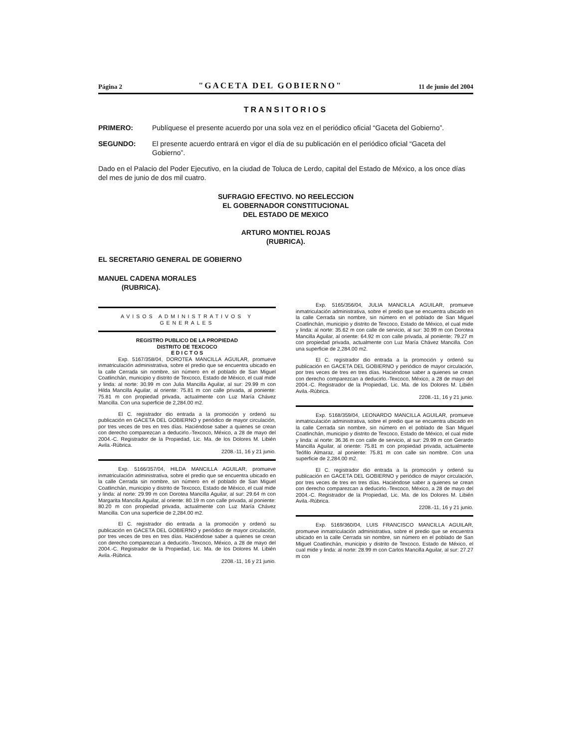Página 2 "GACETA DEL GOBIERNO" 11 de junio del 2004
TRANSITORIOS
PRIMERO: Publíquese el presente acuerdo por una sola vez en el periódico oficial “Gaceta del Gobierno”.
SEGUNDO: El presente acuerdo entrará en vigor el día de su publicación en el periódico oficial “Gaceta del Gobierno”.
Dado en el Palacio del Poder Ejecutivo, en la ciudad de Toluca de Lerdo, capital del Estado de México, a los once días del mes de junio de dos mil cuatro.
SUFRAGIO EFECTIVO. NO REELECCION
EL GOBERNADOR CONSTITUCIONAL
DEL ESTADO DE MEXICO
ARTURO MONTIEL ROJAS
(RUBRICA).
EL SECRETARIO GENERAL DE GOBIERNO
MANUEL CADENA MORALES
(RUBRICA).
AVISOS ADMINISTRATIVOS Y GENERALES
REGISTRO PUBLICO DE LA PROPIEDAD
DISTRITO DE TEXCOCO
E D I C T O S
Exp. 5167/358/04, DOROTEA MANCILLA AGUILAR, promueve inmatriculación administrativa, sobre el predio que se encuentra ubicado en la calle Cerrada sin nombre, sin número en el poblado de San Miguel Coatlinchán, municipio y distrito de Texcoco, Estado de México, el cual mide y linda: al norte: 30.99 m con Julia Mancilla Aguilar, al sur: 29.99 m con Hilda Mancilla Aguilar, al oriente: 75.81 m con calle privada, al poniente: 75.81 m con propiedad privada, actualmente con Luz María Chávez Mancilla. Con una superficie de 2,284.00 m2.
El C. registrador dio entrada a la promoción y ordenó su publicación en GACETA DEL GOBIERNO y periódico de mayor circulación, por tres veces de tres en tres días. Haciéndose saber a quienes se crean con derecho comparezcan a deducirlo.-Texcoco, México, a 28 de mayo del 2004.-C. Registrador de la Propiedad, Lic. Ma. de los Dolores M. Libién Avila.-Rúbrica.
2208.-11, 16 y 21 junio.
Exp. 5166/357/04, HILDA MANCILLA AGUILAR, promueve inmatriculación administrativa, sobre el predio que se encuentra ubicado en la calle Cerrada sin nombre, sin número en el poblado de San Miguel Coatlinchán, municipio y distrito de Texcoco, Estado de México, el cual mide y linda: al norte: 29.99 m con Dorotea Mancilla Aguilar, al sur: 29.64 m con Margarita Mancilla Aguilar, al oriente: 80.19 m con calle privada, al poniente: 80.20 m con propiedad privada, actualmente con Luz María Chávez Mancilla. Con una superficie de 2,284.00 m2.
El C. registrador dio entrada a la promoción y ordenó su publicación en GACETA DEL GOBIERNO y periódico de mayor circulación, por tres veces de tres en tres días. Haciéndose saber a quienes se crean con derecho comparezcan a deducirlo.-Texcoco, México, a 28 de mayo del 2004.-C. Registrador de la Propiedad, Lic. Ma. de los Dolores M. Libién Avila.-Rúbrica.
2208.-11, 16 y 21 junio.
Exp. 5165/356/04, JULIA MANCILLA AGUILAR, promueve inmatriculación administrativa, sobre el predio que se encuentra ubicado en la calle Cerrada sin nombre, sin número en el poblado de San Miguel Coatlinchán, municipio y distrito de Texcoco, Estado de México, el cual mide y linda: al norte: 35.62 m con calle de servicio, al sur: 30.99 m con Dorotea Mancilla Aguilar, al oriente: 64.92 m con calle privada, al poniente: 79.27 m con propiedad privada, actualmente con Luz María Chávez Mancilla. Con una superficie de 2,284.00 m2.
El C. registrador dio entrada a la promoción y ordenó su publicación en GACETA DEL GOBIERNO y periódico de mayor circulación, por tres veces de tres en tres días. Haciéndose saber a quienes se crean con derecho comparezcan a deducirlo.-Texcoco, México, a 28 de mayo del 2004.-C. Registrador de la Propiedad, Lic. Ma. de los Dolores M. Libién Avila.-Rúbrica.
2208.-11, 16 y 21 junio.
Exp. 5168/359/04, LEONARDO MANCILLA AGUILAR, promueve inmatriculación administrativa, sobre el predio que se encuentra ubicado en la calle Cerrada sin nombre, sin número en el poblado de San Miguel Coatlinchán, municipio y distrito de Texcoco, Estado de México, el cual mide y linda: al norte: 36.36 m con calle de servicio, al sur: 29.99 m con Gerardo Mancilla Aguilar, al oriente: 75.81 m con propiedad privada, actualmente Teófilo Almaraz, al poniente: 75.81 m con calle sin nombre. Con una superficie de 2,284.00 m2.
El C. registrador dio entrada a la promoción y ordenó su publicación en GACETA DEL GOBIERNO y periódico de mayor circulación, por tres veces de tres en tres días. Haciéndose saber a quienes se crean con derecho comparezcan a deducirlo.-Texcoco, México, a 28 de mayo del 2004.-C. Registrador de la Propiedad, Lic. Ma. de los Dolores M. Libién Avila.-Rúbrica.
2208.-11, 16 y 21 junio.
Exp. 5169/360/04, LUIS FRANCISCO MANCILLA AGUILAR, promueve inmatriculación administrativa, sobre el predio que se encuentra ubicado en la calle Cerrada sin nombre, sin número en el poblado de San Miguel Coatlinchán, municipio y distrito de Texcoco, Estado de México, el cual mide y linda: al norte: 28.99 m con Carlos Mancilla Aguilar, al sur: 27.27 m con